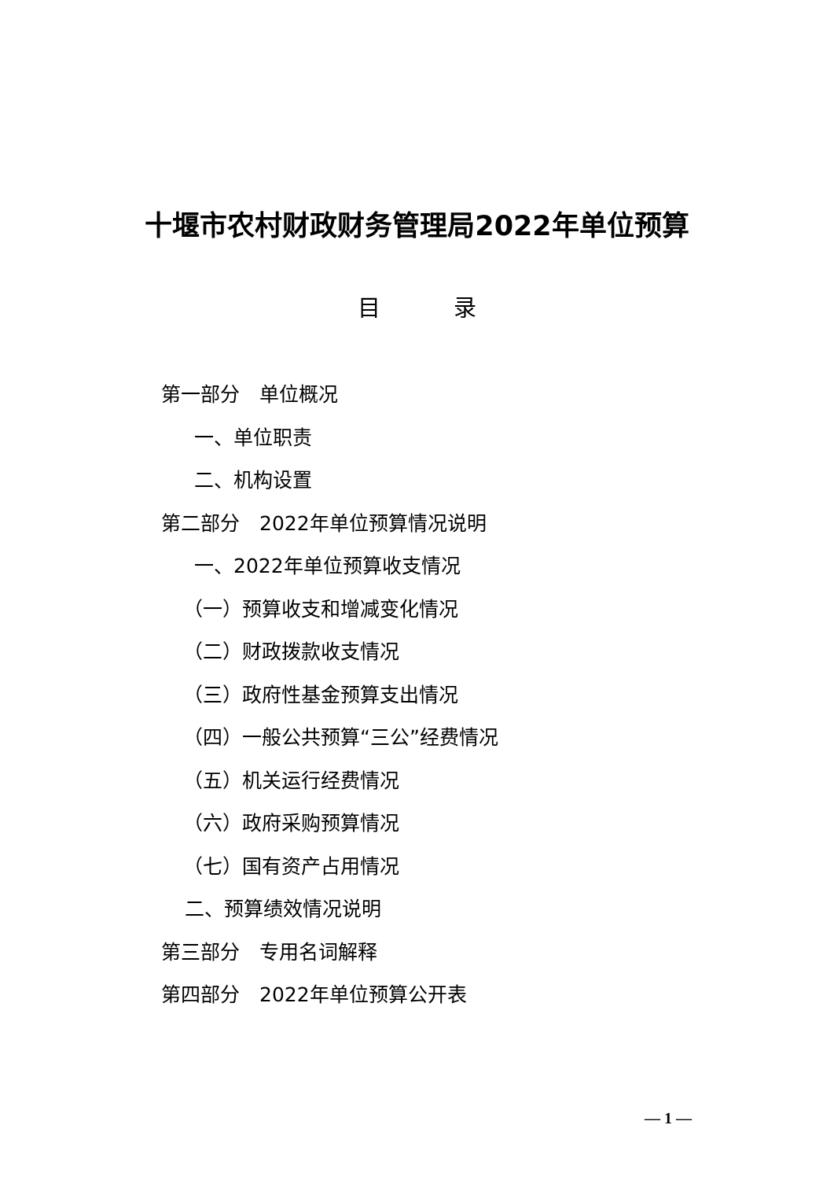十堰市农村财政财务管理局2022年单位预算
目 录
第一部分　单位概况
一、单位职责
二、机构设置
第二部分　2022年单位预算情况说明
一、2022年单位预算收支情况
（一）预算收支和增减变化情况
（二）财政拨款收支情况
（三）政府性基金预算支出情况
（四）一般公共预算“三公”经费情况
（五）机关运行经费情况
（六）政府采购预算情况
（七）国有资产占用情况
二、预算绩效情况说明
第三部分　专用名词解释
第四部分　2022年单位预算公开表
— 1 —